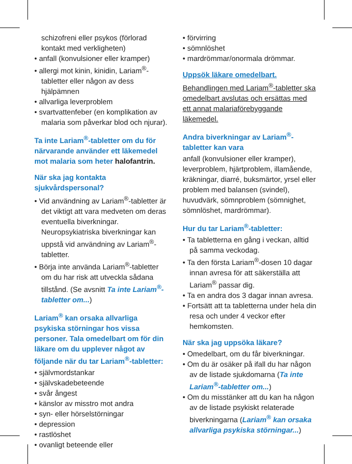schizofreni eller psykos (förlorad kontakt med verkligheten)
• anfall (konvulsioner eller kramper)
• allergi mot kinin, kinidin, Lariam<sup>®</sup>-tabletter eller någon av dess hjälpämnen
• allvarliga leverproblem
• svartvattenfeber (en komplikation av malaria som påverkar blod och njurar).
Ta inte Lariam<sup>®</sup>-tabletter om du för närvarande använder ett läkemedel mot malaria som heter halofantrin.
När ska jag kontakta sjukvårdspersonal?
• Vid användning av Lariam<sup>®</sup>-tabletter är det viktigt att vara medveten om deras eventuella biverkningar. Neuropsykiatriska biverkningar kan uppstå vid användning av Lariam<sup>®</sup>-tabletter.
• Börja inte använda Lariam<sup>®</sup>-tabletter om du har risk att utveckla sådana tillstånd. (Se avsnitt Ta inte Lariam<sup>®</sup>-tabletter om...)
Lariam<sup>®</sup> kan orsaka allvarliga psykiska störningar hos vissa personer. Tala omedelbart om för din läkare om du upplever något av följande när du tar Lariam<sup>®</sup>-tabletter:
• självmordstankar
• självskadebeteende
• svår ångest
• känslor av misstro mot andra
• syn- eller hörselstörningar
• depression
• rastlöshet
• ovanligt beteende eller
• förvirring
• sömnlöshet
• mardrömmar/onormala drömmar.
Uppsök läkare omedelbart.
Behandlingen med Lariam<sup>®</sup>-tabletter ska omedelbart avslutas och ersättas med ett annat malariaförebyggande läkemedel.
Andra biverkningar av Lariam<sup>®</sup>-tabletter kan vara
anfall (konvulsioner eller kramper), leverproblem, hjärtproblem, illamående, kräkningar, diarré, buksmärtor, yrsel eller problem med balansen (svindel), huvudvärk, sömnproblem (sömnighet, sömnlöshet, mardrömmar).
Hur du tar Lariam<sup>®</sup>-tabletter:
• Ta tabletterna en gång i veckan, alltid på samma veckodag.
• Ta den första Lariam<sup>®</sup>-dosen 10 dagar innan avresa för att säkerställa att Lariam<sup>®</sup> passar dig.
• Ta en andra dos 3 dagar innan avresa.
• Fortsätt att ta tabletterna under hela din resa och under 4 veckor efter hemkomsten.
När ska jag uppsöka läkare?
• Omedelbart, om du får biverkningar.
• Om du är osäker på ifall du har någon av de listade sjukdomarna (Ta inte Lariam<sup>®</sup>-tabletter om...)
• Om du misstänker att du kan ha någon av de listade psykiskt relaterade biverkningarna (Lariam<sup>®</sup> kan orsaka allvarliga psykiska störningar...)